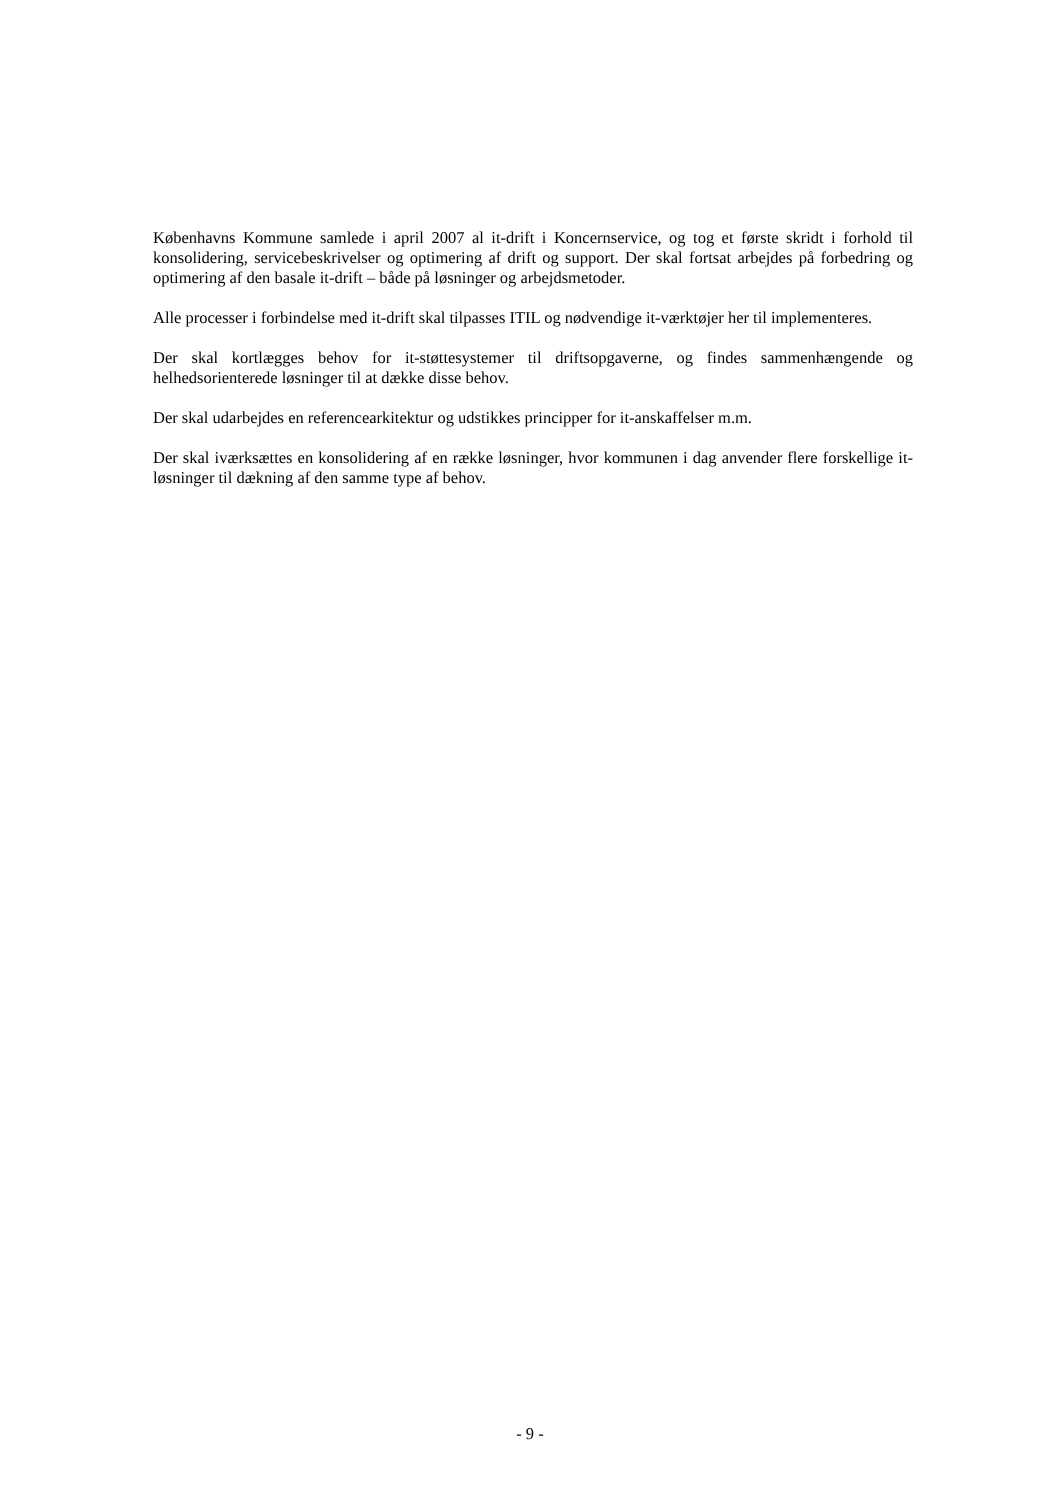Københavns Kommune samlede i april 2007 al it-drift i Koncernservice, og tog et første skridt i forhold til konsolidering, servicebeskrivelser og optimering af drift og support. Der skal fortsat arbejdes på forbedring og optimering af den basale it-drift – både på løsninger og arbejdsmetoder.
Alle processer i forbindelse med it-drift skal tilpasses ITIL og nødvendige it-værktøjer her til implementeres.
Der skal kortlægges behov for it-støttesystemer til driftsopgaverne, og findes sammenhængende og helhedsorienterede løsninger til at dække disse behov.
Der skal udarbejdes en referencearkitektur og udstikkes principper for it-anskaffelser m.m.
Der skal iværksættes en konsolidering af en række løsninger, hvor kommunen i dag anvender flere forskellige it-løsninger til dækning af den samme type af behov.
- 9 -